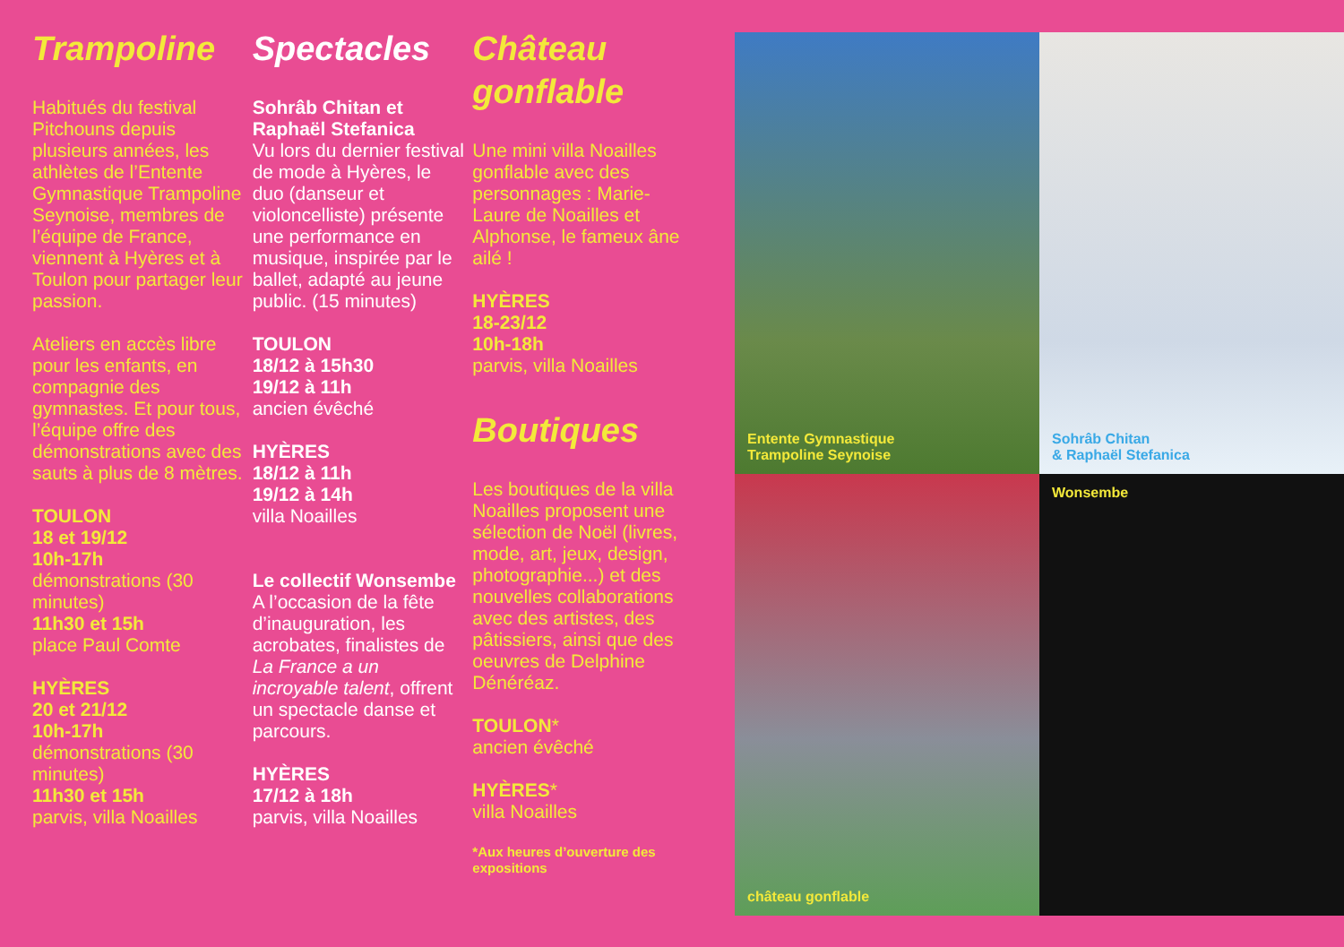Trampoline
Habitués du festival Pitchouns depuis plusieurs années, les athlètes de l’Entente Gymnastique Trampoline Seynoise, membres de l’équipe de France, viennent à Hyères et à Toulon pour partager leur passion.
Ateliers en accès libre pour les enfants, en compagnie des gymnastes. Et pour tous, l’équipe offre des démonstrations avec des sauts à plus de 8 mètres.
TOULON
18 et 19/12
10h-17h
démonstrations (30 minutes)
11h30 et 15h
place Paul Comte
HYÈRES
20 et 21/12
10h-17h
démonstrations (30 minutes)
11h30 et 15h
parvis, villa Noailles
Spectacles
Sohrâb Chitan et Raphaël Stefanica
Vu lors du dernier festival de mode à Hyères, le duo (danseur et violoncelliste) présente une performance en musique, inspirée par le ballet, adapté au jeune public. (15 minutes)
TOULON
18/12 à 15h30
19/12 à 11h
ancien évêché
HYÈRES
18/12 à 11h
19/12 à 14h
villa Noailles
Le collectif Wonsembe
A l’occasion de la fête d’inauguration, les acrobates, finalistes de La France a un incroyable talent, offrent un spectacle danse et parcours.
HYÈRES
17/12 à 18h
parvis, villa Noailles
Château
gonflable
Une mini villa Noailles gonflable avec des personnages : Marie-Laure de Noailles et Alphonse, le fameux âne ailé !
HYÈRES
18-23/12
10h-18h
parvis, villa Noailles
Boutiques
Les boutiques de la villa Noailles proposent une sélection de Noël (livres, mode, art, jeux, design, photographie...) et des nouvelles collaborations avec des artistes, des pâtissiers, ainsi que des oeuvres de Delphine Dénéréaz.
TOULON*
ancien évêché
HYÈRES*
villa Noailles
*Aux heures d’ouverture des expositions
Entente Gymnastique
Trampoline Seynoise
Sohrâb Chitan
& Raphaël Stefanica
château gonflable
Wonsembe